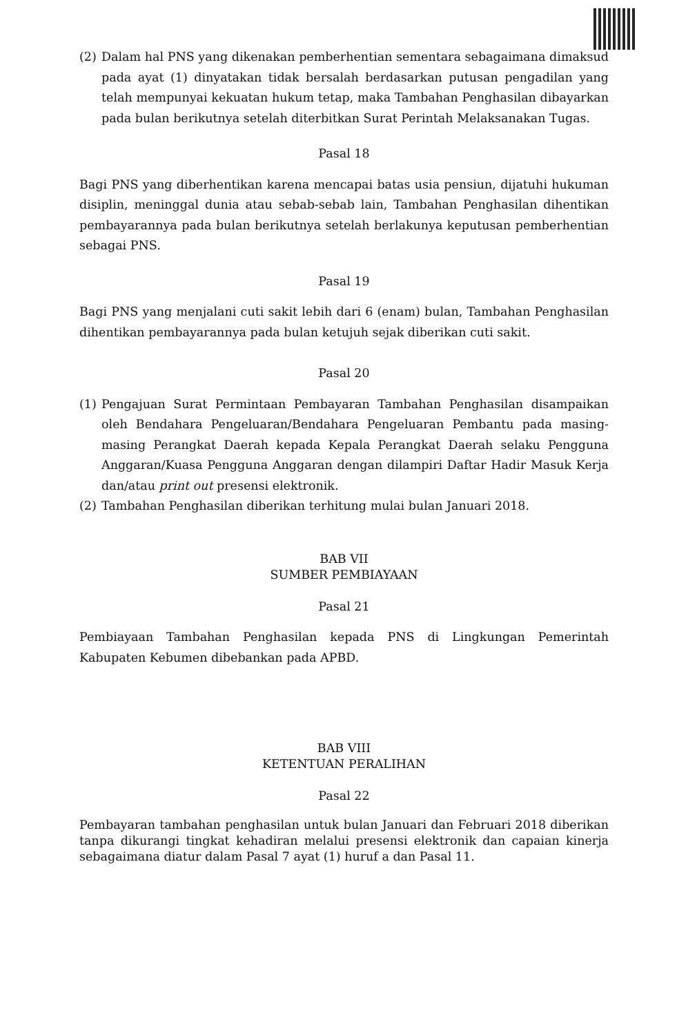(2) Dalam hal PNS yang dikenakan pemberhentian sementara sebagaimana dimaksud pada ayat (1) dinyatakan tidak bersalah berdasarkan putusan pengadilan yang telah mempunyai kekuatan hukum tetap, maka Tambahan Penghasilan dibayarkan pada bulan berikutnya setelah diterbitkan Surat Perintah Melaksanakan Tugas.
Pasal 18
Bagi PNS yang diberhentikan karena mencapai batas usia pensiun, dijatuhi hukuman disiplin, meninggal dunia atau sebab-sebab lain, Tambahan Penghasilan dihentikan pembayarannya pada bulan berikutnya setelah berlakunya keputusan pemberhentian sebagai PNS.
Pasal 19
Bagi PNS yang menjalani cuti sakit lebih dari 6 (enam) bulan, Tambahan Penghasilan dihentikan pembayarannya pada bulan ketujuh sejak diberikan cuti sakit.
Pasal 20
(1) Pengajuan Surat Permintaan Pembayaran Tambahan Penghasilan disampaikan oleh Bendahara Pengeluaran/Bendahara Pengeluaran Pembantu pada masing-masing Perangkat Daerah kepada Kepala Perangkat Daerah selaku Pengguna Anggaran/Kuasa Pengguna Anggaran dengan dilampiri Daftar Hadir Masuk Kerja dan/atau print out presensi elektronik.
(2) Tambahan Penghasilan diberikan terhitung mulai bulan Januari 2018.
BAB VII
SUMBER PEMBIAYAAN
Pasal 21
Pembiayaan Tambahan Penghasilan kepada PNS di Lingkungan Pemerintah Kabupaten Kebumen dibebankan pada APBD.
BAB VIII
KETENTUAN PERALIHAN
Pasal 22
Pembayaran tambahan penghasilan untuk bulan Januari dan Februari 2018 diberikan tanpa dikurangi tingkat kehadiran melalui presensi elektronik dan capaian kinerja sebagaimana diatur dalam Pasal 7 ayat (1) huruf a dan Pasal 11.